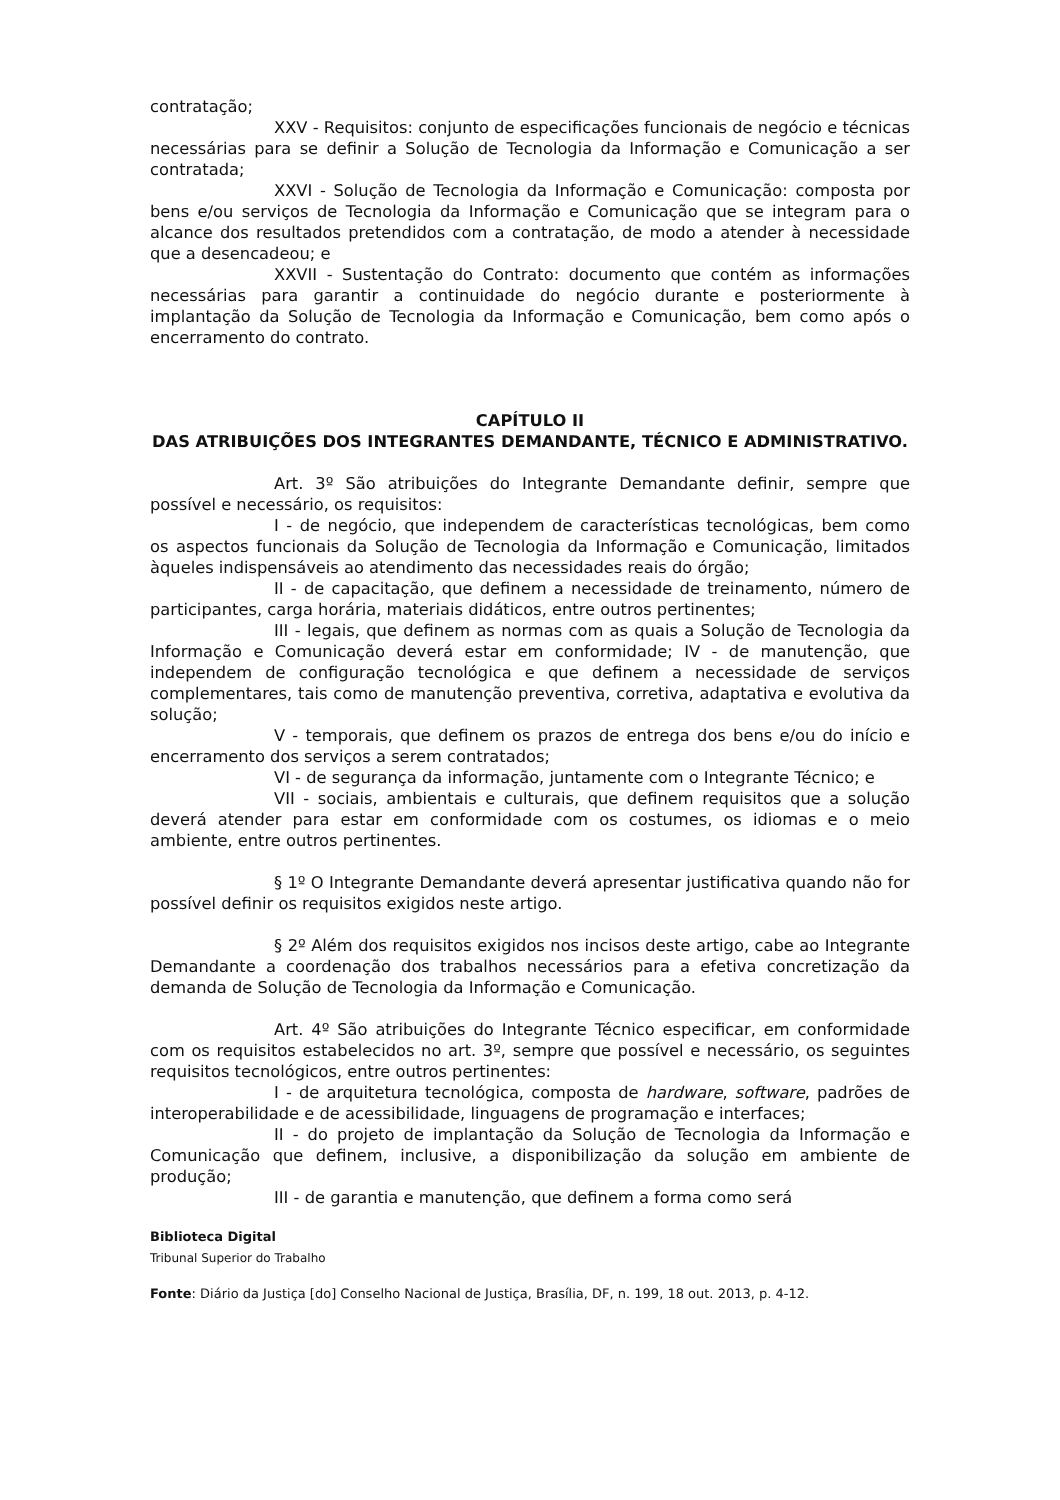contratação;
XXV - Requisitos: conjunto de especificações funcionais de negócio e técnicas necessárias para se definir a Solução de Tecnologia da Informação e Comunicação a ser contratada;
XXVI - Solução de Tecnologia da Informação e Comunicação: composta por bens e/ou serviços de Tecnologia da Informação e Comunicação que se integram para o alcance dos resultados pretendidos com a contratação, de modo a atender à necessidade que a desencadeou; e
XXVII - Sustentação do Contrato: documento que contém as informações necessárias para garantir a continuidade do negócio durante e posteriormente à implantação da Solução de Tecnologia da Informação e Comunicação, bem como após o encerramento do contrato.
CAPÍTULO II
DAS ATRIBUIÇÕES DOS INTEGRANTES DEMANDANTE, TÉCNICO E ADMINISTRATIVO.
Art. 3º São atribuições do Integrante Demandante definir, sempre que possível e necessário, os requisitos:
I - de negócio, que independem de características tecnológicas, bem como os aspectos funcionais da Solução de Tecnologia da Informação e Comunicação, limitados àqueles indispensáveis ao atendimento das necessidades reais do órgão;
II - de capacitação, que definem a necessidade de treinamento, número de participantes, carga horária, materiais didáticos, entre outros pertinentes;
III - legais, que definem as normas com as quais a Solução de Tecnologia da Informação e Comunicação deverá estar em conformidade; IV - de manutenção, que independem de configuração tecnológica e que definem a necessidade de serviços complementares, tais como de manutenção preventiva, corretiva, adaptativa e evolutiva da solução;
V - temporais, que definem os prazos de entrega dos bens e/ou do início e encerramento dos serviços a serem contratados;
VI - de segurança da informação, juntamente com o Integrante Técnico; e
VII - sociais, ambientais e culturais, que definem requisitos que a solução deverá atender para estar em conformidade com os costumes, os idiomas e o meio ambiente, entre outros pertinentes.
§ 1º O Integrante Demandante deverá apresentar justificativa quando não for possível definir os requisitos exigidos neste artigo.
§ 2º Além dos requisitos exigidos nos incisos deste artigo, cabe ao Integrante Demandante a coordenação dos trabalhos necessários para a efetiva concretização da demanda de Solução de Tecnologia da Informação e Comunicação.
Art. 4º São atribuições do Integrante Técnico especificar, em conformidade com os requisitos estabelecidos no art. 3º, sempre que possível e necessário, os seguintes requisitos tecnológicos, entre outros pertinentes:
I - de arquitetura tecnológica, composta de hardware, software, padrões de interoperabilidade e de acessibilidade, linguagens de programação e interfaces;
II - do projeto de implantação da Solução de Tecnologia da Informação e Comunicação que definem, inclusive, a disponibilização da solução em ambiente de produção;
III - de garantia e manutenção, que definem a forma como será
Biblioteca Digital
Tribunal Superior do Trabalho
Fonte: Diário da Justiça [do] Conselho Nacional de Justiça, Brasília, DF, n. 199, 18 out. 2013, p. 4-12.